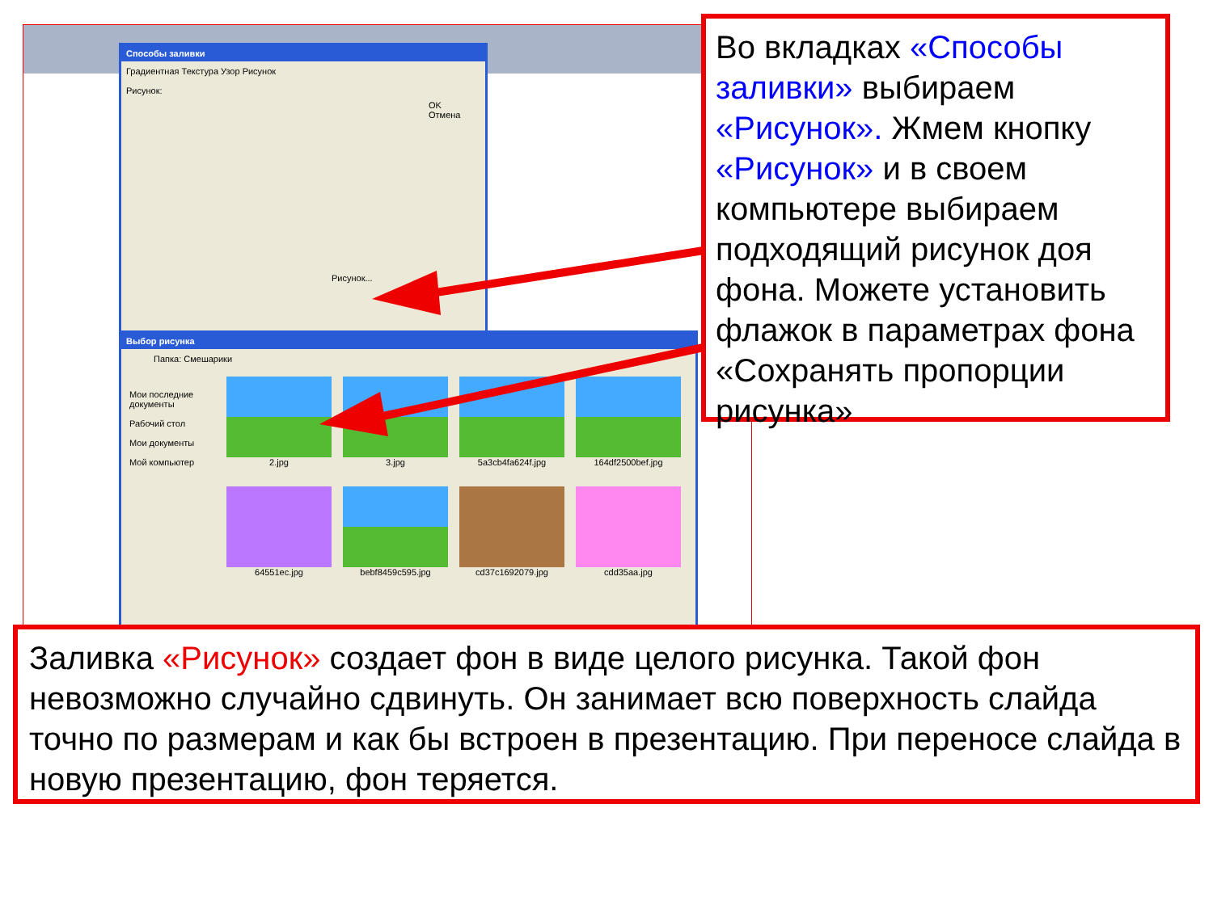Способы заливки
Градиентная Текстура Узор Рисунок
Рисунок:
OK
Отмена
Рисунок...
Выбор рисунка
Папка: Смешарики
Мои последние документы
Рабочий стол
Мои документы
Мой компьютер
2.jpg
3.jpg
5a3cb4fa624f.jpg
164df2500bef.jpg
64551ec.jpg
bebf8459c595.jpg
cd37c1692079.jpg
cdd35aa.jpg
Во вкладках «Способы заливки» выбираем «Рисунок». Жмем кнопку «Рисунок» и в своем компьютере выбираем подходящий рисунок доя фона. Можете установить флажок в параметрах фона «Сохранять пропорции рисунка»
Заливка «Рисунок» создает фон в виде целого рисунка. Такой фон невозможно случайно сдвинуть. Он занимает всю поверхность слайда точно по размерам и как бы встроен в презентацию. При переносе слайда в новую презентацию, фон теряется.